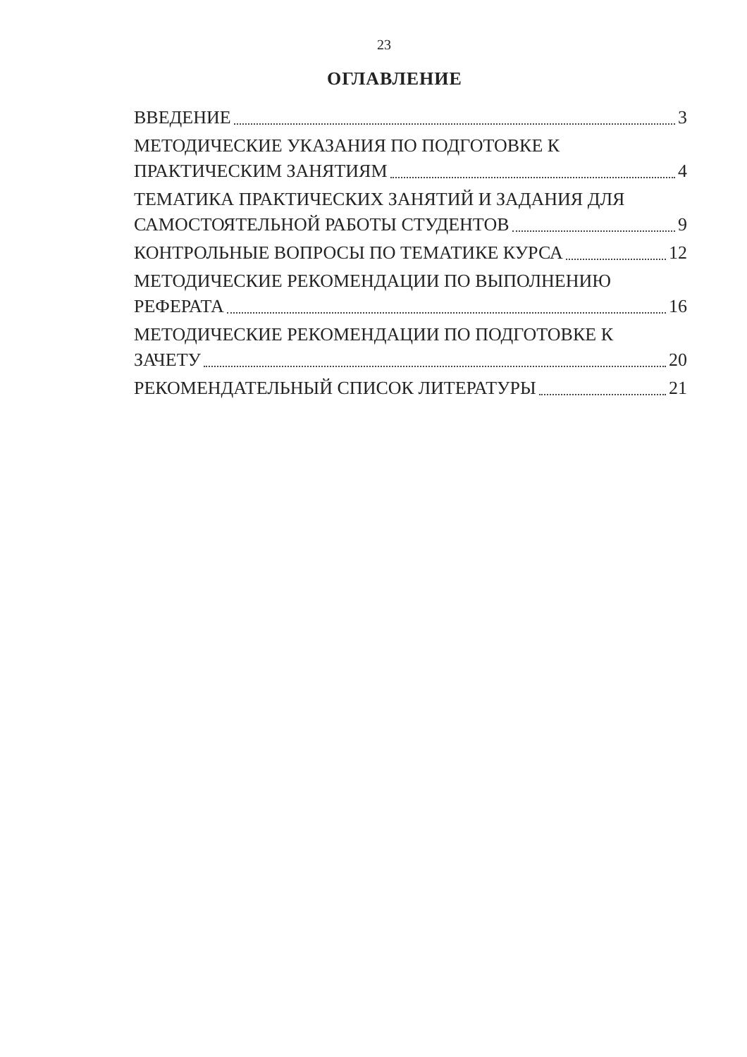23
ОГЛАВЛЕНИЕ
ВВЕДЕНИЕ 3
МЕТОДИЧЕСКИЕ УКАЗАНИЯ ПО ПОДГОТОВКЕ К
ПРАКТИЧЕСКИМ ЗАНЯТИЯМ 4
ТЕМАТИКА ПРАКТИЧЕСКИХ ЗАНЯТИЙ И ЗАДАНИЯ ДЛЯ
САМОСТОЯТЕЛЬНОЙ РАБОТЫ СТУДЕНТОВ 9
КОНТРОЛЬНЫЕ ВОПРОСЫ ПО ТЕМАТИКЕ КУРСА 12
МЕТОДИЧЕСКИЕ РЕКОМЕНДАЦИИ ПО ВЫПОЛНЕНИЮ
РЕФЕРАТА 16
МЕТОДИЧЕСКИЕ РЕКОМЕНДАЦИИ ПО ПОДГОТОВКЕ К
ЗАЧЕТУ 20
РЕКОМЕНДАТЕЛЬНЫЙ СПИСОК ЛИТЕРАТУРЫ 21